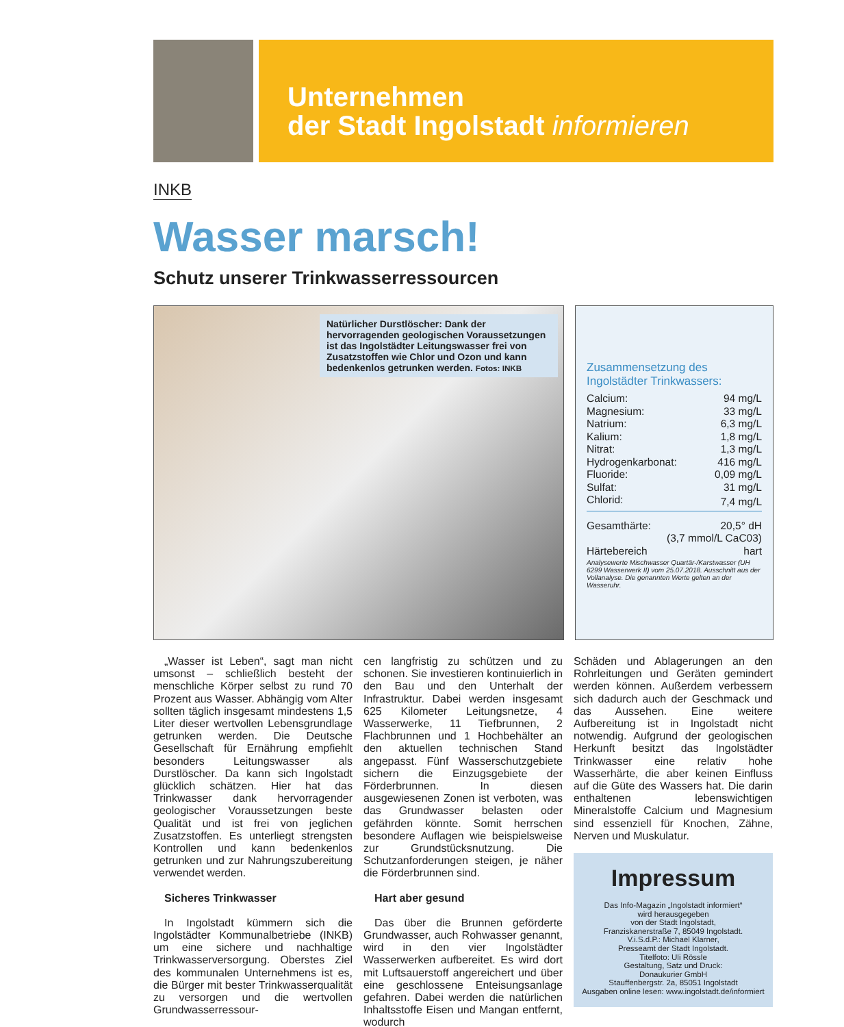Unternehmen
der Stadt Ingolstadt informieren
INKB
Wasser marsch!
Schutz unserer Trinkwasserressourcen
Natürlicher Durstlöscher: Dank der hervorragenden geologischen Voraussetzungen ist das Ingolstädter Leitungswasser frei von Zusatzstoffen wie Chlor und Ozon und kann bedenkenlos getrunken werden. Fotos: INKB
Zusammensetzung des Ingolstädter Trinkwassers:
| Calcium: | 94 mg/L |
| Magnesium: | 33 mg/L |
| Natrium: | 6,3 mg/L |
| Kalium: | 1,8 mg/L |
| Nitrat: | 1,3 mg/L |
| Hydrogenkarbonat: | 416 mg/L |
| Fluoride: | 0,09 mg/L |
| Sulfat: | 31 mg/L |
| Chlorid: | 7,4 mg/L |
| Gesamthärte: | 20,5° dH |
| (3,7 mmol/L CaC03) | |
| Härtebereich | hart |
Analysewerte Mischwasser Quartär-/Karstwasser (UH 6299 Wasserwerk II) vom 25.07.2018. Ausschnitt aus der Vollanalyse. Die genannten Werte gelten an der Wasseruhr.
„Wasser ist Leben“, sagt man nicht umsonst – schließlich besteht der menschliche Körper selbst zu rund 70 Prozent aus Wasser. Abhängig vom Alter sollten täglich insgesamt mindestens 1,5 Liter dieser wertvollen Lebensgrundlage getrunken werden. Die Deutsche Gesellschaft für Ernährung empfiehlt besonders Leitungswasser als Durstlöscher. Da kann sich Ingolstadt glücklich schätzen. Hier hat das Trinkwasser dank hervorragender geologischer Voraussetzungen beste Qualität und ist frei von jeglichen Zusatzstoffen. Es unterliegt strengsten Kontrollen und kann bedenkenlos getrunken und zur Nahrungszubereitung verwendet werden.
Sicheres Trinkwasser
In Ingolstadt kümmern sich die Ingolstädter Kommunalbetriebe (INKB) um eine sichere und nachhaltige Trinkwasserversorgung. Oberstes Ziel des kommunalen Unternehmens ist es, die Bürger mit bester Trinkwasserqualität zu versorgen und die wertvollen Grundwasserressour-
cen langfristig zu schützen und zu schonen. Sie investieren kontinuierlich in den Bau und den Unterhalt der Infrastruktur. Dabei werden insgesamt 625 Kilometer Leitungsnetze, 4 Wasserwerke, 11 Tiefbrunnen, 2 Flachbrunnen und 1 Hochbehälter an den aktuellen technischen Stand angepasst. Fünf Wasserschutzgebiete sichern die Einzugsgebiete der Förderbrunnen. In diesen ausgewiesenen Zonen ist verboten, was das Grundwasser belasten oder gefährden könnte. Somit herrschen besondere Auflagen wie beispielsweise zur Grundstücksnutzung. Die Schutzanforderungen steigen, je näher die Förderbrunnen sind.
Hart aber gesund
Das über die Brunnen geförderte Grundwasser, auch Rohwasser genannt, wird in den vier Ingolstädter Wasserwerken aufbereitet. Es wird dort mit Luftsauerstoff angereichert und über eine geschlossene Enteisungsanlage gefahren. Dabei werden die natürlichen Inhaltsstoffe Eisen und Mangan entfernt, wodurch
Schäden und Ablagerungen an den Rohrleitungen und Geräten gemindert werden können. Außerdem verbessern sich dadurch auch der Geschmack und das Aussehen. Eine weitere Aufbereitung ist in Ingolstadt nicht notwendig. Aufgrund der geologischen Herkunft besitzt das Ingolstädter Trinkwasser eine relativ hohe Wasserhärte, die aber keinen Einfluss auf die Güte des Wassers hat. Die darin enthaltenen lebenswichtigen Mineralstoffe Calcium und Magnesium sind essenziell für Knochen, Zähne, Nerven und Muskulatur.
Impressum
Das Info-Magazin „Ingolstadt informiert“
wird herausgegeben
von der Stadt Ingolstadt,
Franziskanerstraße 7, 85049 Ingolstadt.
V.i.S.d.P.: Michael Klarner,
Presseamt der Stadt Ingolstadt.
Titelfoto: Uli Rössle
Gestaltung, Satz und Druck:
Donaukurier GmbH
Stauffenbergstr. 2a, 85051 Ingolstadt
Ausgaben online lesen: www.ingolstadt.de/informiert